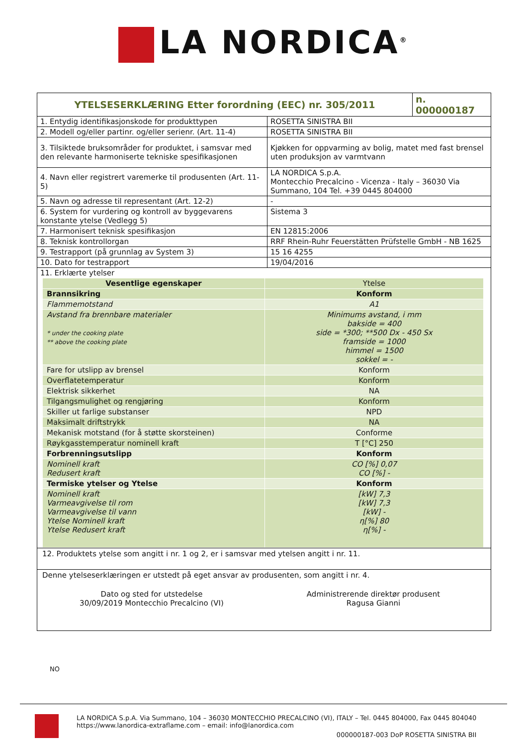LA NORDICA<sup>®</sup>
| YTELSESERKLÆRING Etter forordning (EEC) nr. 305/2011 | | n. 000000187 |
| 1. Entydig identifikasjonskode for produkttypen | ROSETTA SINISTRA BII | |
| 2. Modell og/eller partinr. og/eller serienr. (Art. 11-4) | ROSETTA SINISTRA BII | |
| 3. Tilsiktede bruksområder for produktet, i samsvar med den relevante harmoniserte tekniske spesifikasjonen | Kjøkken for oppvarming av bolig, matet med fast brensel uten produksjon av varmtvann | |
| 4. Navn eller registrert varemerke til produsenten (Art. 11-5) | LA NORDICA S.p.A. Montecchio Precalcino - Vicenza - Italy – 36030 Via Summano, 104 Tel. +39 0445 804000 | |
| 5. Navn og adresse til representant (Art. 12-2) | - | |
| 6. System for vurdering og kontroll av byggevarens konstante ytelse (Vedlegg 5) | Sistema 3 | |
| 7. Harmonisert teknisk spesifikasjon | EN 12815:2006 | |
| 8. Teknisk kontrollorgan | RRF Rhein-Ruhr Feuerstätten Prüfstelle GmbH - NB 1625 | |
| 9. Testrapport (på grunnlag av System 3) | 15 16 4255 | |
| 10. Dato for testrapport | 19/04/2016 | |
| 11. Erklærte ytelser | | |
| Vesentlige egenskaper | Ytelse |
| Brannsikring | Konform |
| Flammemotstand | A1 |
| Avstand fra brennbare materialer * under the cooking plate ** above the cooking plate | Minimums avstand, i mm bakside = 400 side = *300; **500 Dx - 450 Sx framside = 1000 himmel = 1500 sokkel = - |
| Fare for utslipp av brensel | Konform |
| Overflatetemperatur | Konform |
| Elektrisk sikkerhet | NA |
| Tilgangsmulighet og rengjøring | Konform |
| Skiller ut farlige substanser | NPD |
| Maksimalt driftstrykk | NA |
| Mekanisk motstand (for å støtte skorsteinen) | Conforme |
| Røykgasstemperatur nominell kraft | T [°C] 250 |
| Forbrenningsutslipp | Konform |
| Nominell kraft Redusert kraft | CO [%] 0,07 CO [%] - |
| Termiske ytelser og Ytelse | Konform |
| Nominell kraft Varmeavgivelse til rom Varmeavgivelse til vann Ytelse Nominell kraft Ytelse Redusert kraft | [kW] 7,3 [kW] 7,3 [kW] - η[%] 80 η[%] - |
12. Produktets ytelse som angitt i nr. 1 og 2, er i samsvar med ytelsen angitt i nr. 11.
Denne ytelseserklæringen er utstedt på eget ansvar av produsenten, som angitt i nr. 4.
Dato og sted for utstedelse
30/09/2019 Montecchio Precalcino (VI)
Administrerende direktør produsent
Ragusa Gianni
NO
LA NORDICA S.p.A. Via Summano, 104 – 36030 MONTECCHIO PRECALCINO (VI), ITALY – Tel. 0445 804000, Fax 0445 804040
https://www.lanordica-extraflame.com – email: info@lanordica.com
000000187-003 DoP ROSETTA SINISTRA BII